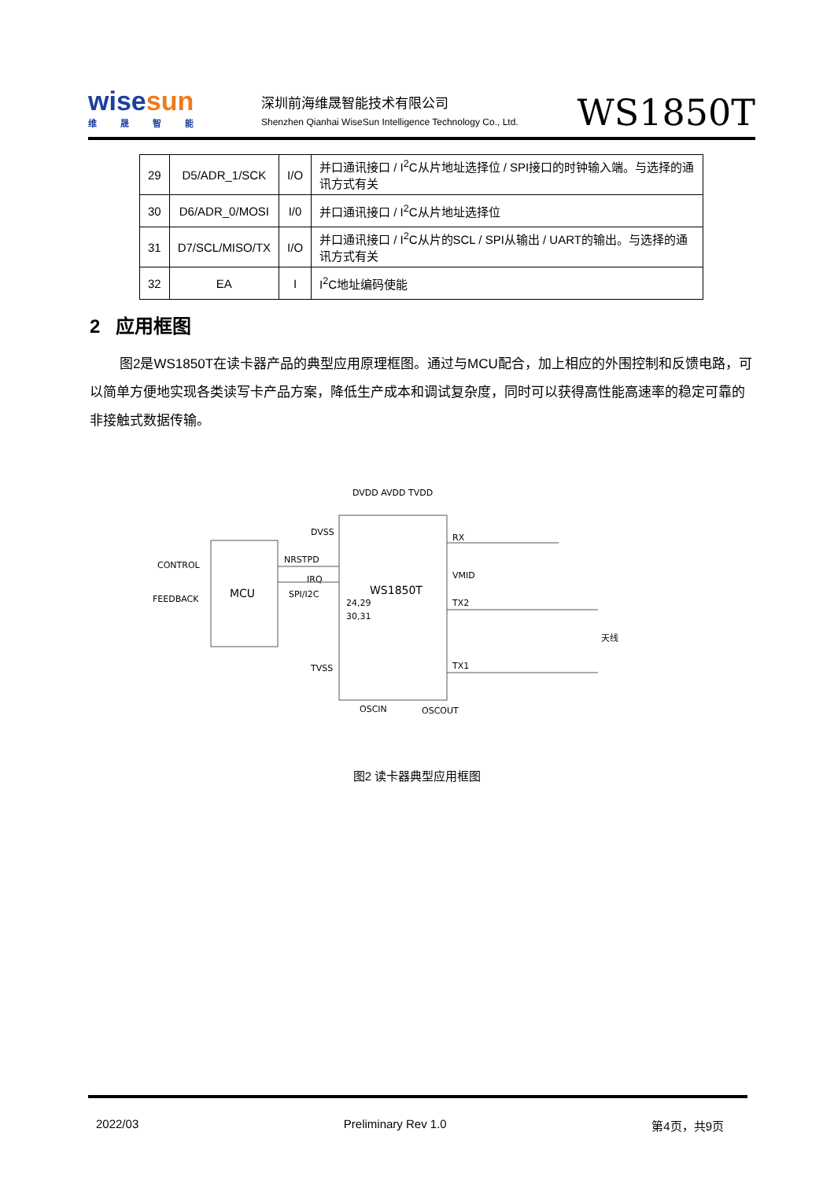wisesun
维晟智能
深圳前海维晟智能技术有限公司
Shenzhen Qianhai WiseSun Intelligence Technology Co., Ltd.
WS1850T
| 29 | D5/ADR_1/SCK | I/O | 并口通讯接口 / I<sup>2</sup>C从片地址选择位 / SPI接口的时钟输入端。与选择的通讯方式有关 |
| 30 | D6/ADR_0/MOSI | I/0 | 并口通讯接口 / I<sup>2</sup>C从片地址选择位 |
| 31 | D7/SCL/MISO/TX | I/O | 并口通讯接口 / I<sup>2</sup>C从片的SCL / SPI从输出 / UART的输出。与选择的通讯方式有关 |
| 32 | EA | I | I<sup>2</sup>C地址编码使能 |
2 应用框图
图2是WS1850T在读卡器产品的典型应用原理框图。通过与MCU配合，加上相应的外围控制和反馈电路，可以简单方便地实现各类读写卡产品方案，降低生产成本和调试复杂度，同时可以获得高性能高速率的稳定可靠的非接触式数据传输。
MCU
WS1850T
DVDD AVDD TVDD
CONTROL
FEEDBACK
NRSTPD
IRQ
SPI/I2C
DVSS
TVSS
24,29
30,31
RX
VMID
TX2
TX1
OSCIN
OSCOUT
天线
图2 读卡器典型应用框图
2022/03 Preliminary Rev 1.0 第4页，共9页